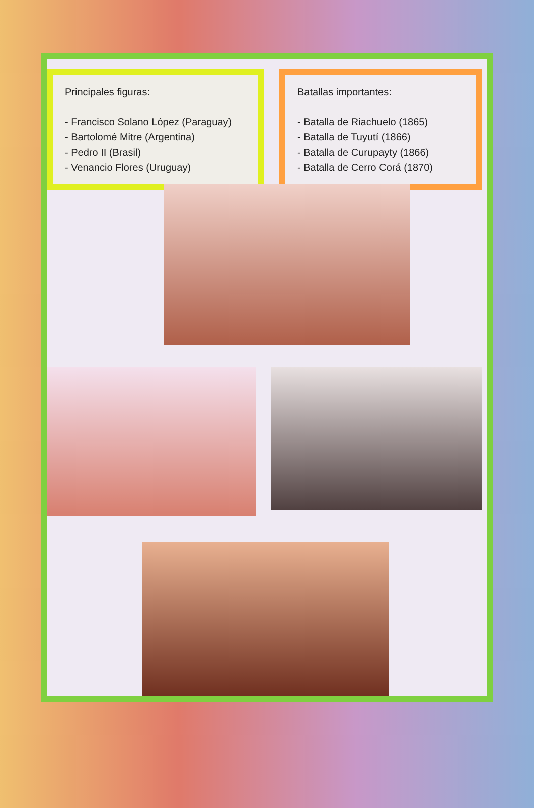Principales figuras:
- Francisco Solano López (Paraguay)
- Bartolomé Mitre (Argentina)
- Pedro II (Brasil)
- Venancio Flores (Uruguay)
Batallas importantes:
- Batalla de Riachuelo (1865)
- Batalla de Tuyutí (1866)
- Batalla de Curupayty (1866)
- Batalla de Cerro Corá (1870)